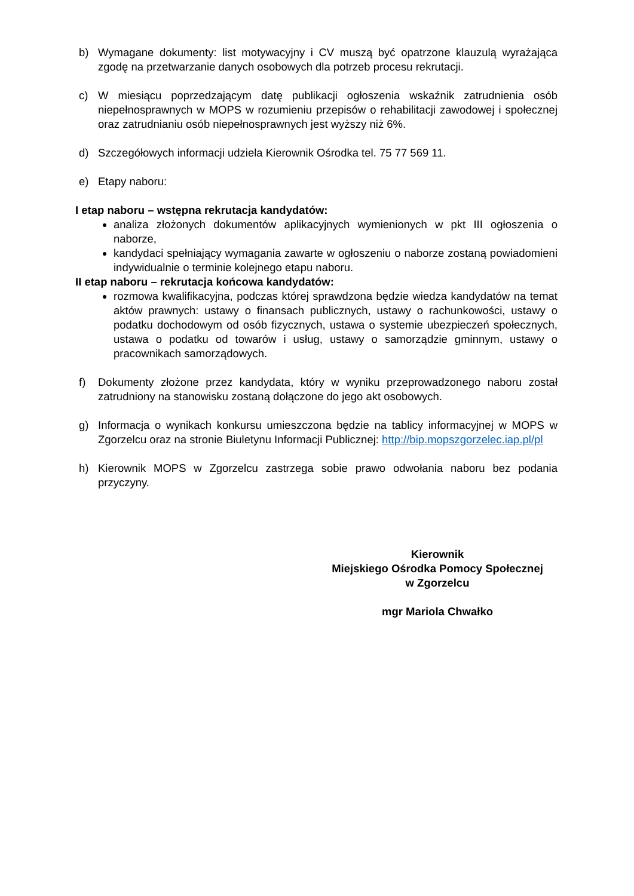b) Wymagane dokumenty: list motywacyjny i CV muszą być opatrzone klauzulą wyrażająca zgodę na przetwarzanie danych osobowych dla potrzeb procesu rekrutacji.
c) W miesiącu poprzedzającym datę publikacji ogłoszenia wskaźnik zatrudnienia osób niepełnosprawnych w MOPS w rozumieniu przepisów o rehabilitacji zawodowej i społecznej oraz zatrudnianiu osób niepełnosprawnych jest wyższy niż 6%.
d) Szczegółowych informacji udziela Kierownik Ośrodka tel. 75 77 569 11.
e) Etapy naboru:
I etap naboru – wstępna rekrutacja kandydatów:
analiza złożonych dokumentów aplikacyjnych wymienionych w pkt III ogłoszenia o naborze,
kandydaci spełniający wymagania zawarte w ogłoszeniu o naborze zostaną powiadomieni indywidualnie o terminie kolejnego etapu naboru.
II etap naboru – rekrutacja końcowa kandydatów:
rozmowa kwalifikacyjna, podczas której sprawdzona będzie wiedza kandydatów na temat aktów prawnych: ustawy o finansach publicznych, ustawy o rachunkowości, ustawy o podatku dochodowym od osób fizycznych, ustawa o systemie ubezpieczeń społecznych, ustawa o podatku od towarów i usług, ustawy o samorządzie gminnym, ustawy o pracownikach samorządowych.
f) Dokumenty złożone przez kandydata, który w wyniku przeprowadzonego naboru został zatrudniony na stanowisku zostaną dołączone do jego akt osobowych.
g) Informacja o wynikach konkursu umieszczona będzie na tablicy informacyjnej w MOPS w Zgorzelcu oraz na stronie Biuletynu Informacji Publicznej: http://bip.mopszgorzelec.iap.pl/pl
h) Kierownik MOPS w Zgorzelcu zastrzega sobie prawo odwołania naboru bez podania przyczyny.
Kierownik
Miejskiego Ośrodka Pomocy Społecznej
w Zgorzelcu
mgr Mariola Chwałko